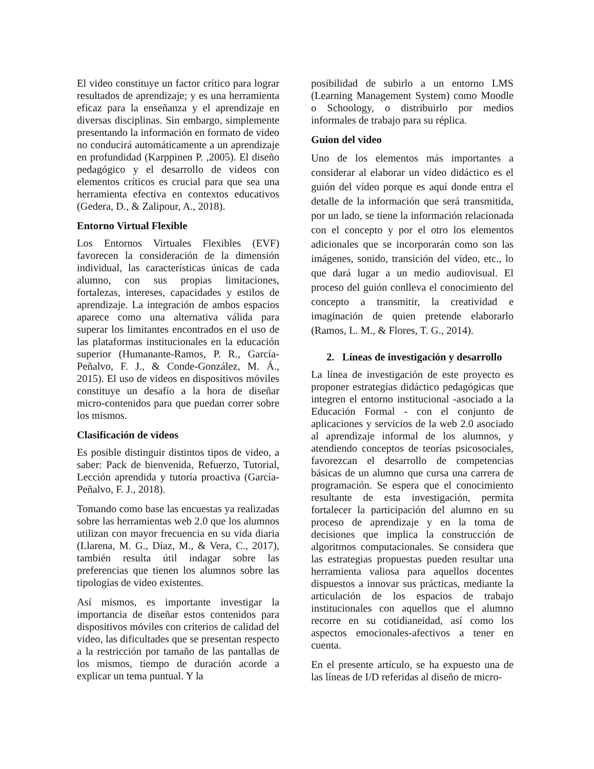El video constituye un factor crítico para lograr resultados de aprendizaje; y es una herramienta eficaz para la enseñanza y el aprendizaje en diversas disciplinas. Sin embargo, simplemente presentando la información en formato de video no conducirá automáticamente a un aprendizaje en profundidad (Karppinen P. ,2005). El diseño pedagógico y el desarrollo de videos con elementos críticos es crucial para que sea una herramienta efectiva en contextos educativos (Gedera, D., & Zalipour, A., 2018).
Entorno Virtual Flexible
Los Entornos Virtuales Flexibles (EVF) favorecen la consideración de la dimensión individual, las características únicas de cada alumno, con sus propias limitaciones, fortalezas, intereses, capacidades y estilos de aprendizaje. La integración de ambos espacios aparece como una alternativa válida para superar los limitantes encontrados en el uso de las plataformas institucionales en la educación superior (Humanante-Ramos, P. R., García-Peñalvo, F. J., & Conde-González, M. Á., 2015). El uso de videos en dispositivos móviles constituye un desafío a la hora de diseñar micro-contenidos para que puedan correr sobre los mismos.
Clasificación de videos
Es posible distinguir distintos tipos de video, a saber: Pack de bienvenida, Refuerzo, Tutorial, Lección aprendida y tutoría proactiva (García-Peñalvo, F. J., 2018).
Tomando como base las encuestas ya realizadas sobre las herramientas web 2.0 que los alumnos utilizan con mayor frecuencia en su vida diaria (Llarena, M. G., Díaz, M., & Vera, C., 2017), también resulta útil indagar sobre las preferencias que tienen los alumnos sobre las tipologías de video existentes.
Así mismos, es importante investigar la importancia de diseñar estos contenidos para dispositivos móviles con criterios de calidad del video, las dificultades que se presentan respecto a la restricción por tamaño de las pantallas de los mismos, tiempo de duración acorde a explicar un tema puntual. Y la
posibilidad de subirlo a un entorno LMS (Learning Management System) como Moodle o Schoology, o distribuirlo por medios informales de trabajo para su réplica.
Guion del video
Uno de los elementos más importantes a considerar al elaborar un vídeo didáctico es el guión del vídeo porque es aquí donde entra el detalle de la información que será transmitida, por un lado, se tiene la información relacionada con el concepto y por el otro los elementos adicionales que se incorporarán como son las imágenes, sonido, transición del vídeo, etc., lo que dará lugar a un medio audiovisual. El proceso del guión conlleva el conocimiento del concepto a transmitir, la creatividad e imaginación de quien pretende elaborarlo (Ramos, L. M., & Flores, T. G., 2014).
2. Líneas de investigación y desarrollo
La línea de investigación de este proyecto es proponer estrategias didáctico pedagógicas que integren el entorno institucional -asociado a la Educación Formal - con el conjunto de aplicaciones y servicios de la web 2.0 asociado al aprendizaje informal de los alumnos, y atendiendo conceptos de teorías psicosociales, favorezcan el desarrollo de competencias básicas de un alumno que cursa una carrera de programación. Se espera que el conocimiento resultante de esta investigación, permita fortalecer la participación del alumno en su proceso de aprendizaje y en la toma de decisiones que implica la construcción de algoritmos computacionales. Se considera que las estrategias propuestas pueden resultar una herramienta valiosa para aquellos docentes dispuestos a innovar sus prácticas, mediante la articulación de los espacios de trabajo institucionales con aquellos que el alumno recorre en su cotidianeidad, así como los aspectos emocionales-afectivos a tener en cuenta.
En el presente artículo, se ha expuesto una de las líneas de I/D referidas al diseño de micro-